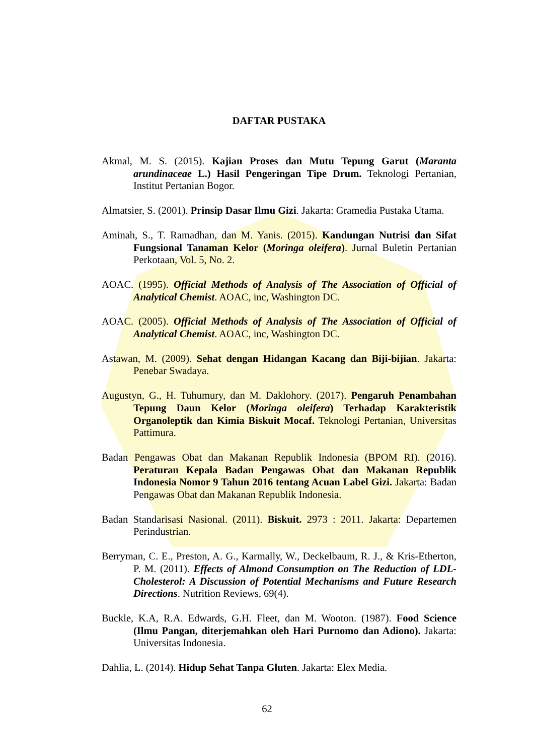DAFTAR PUSTAKA
Akmal, M. S. (2015). Kajian Proses dan Mutu Tepung Garut (Maranta arundinaceae L.) Hasil Pengeringan Tipe Drum. Teknologi Pertanian, Institut Pertanian Bogor.
Almatsier, S. (2001). Prinsip Dasar Ilmu Gizi. Jakarta: Gramedia Pustaka Utama.
Aminah, S., T. Ramadhan, dan M. Yanis. (2015). Kandungan Nutrisi dan Sifat Fungsional Tanaman Kelor (Moringa oleifera). Jurnal Buletin Pertanian Perkotaan, Vol. 5, No. 2.
AOAC. (1995). Official Methods of Analysis of The Association of Official of Analytical Chemist. AOAC, inc, Washington DC.
AOAC. (2005). Official Methods of Analysis of The Association of Official of Analytical Chemist. AOAC, inc, Washington DC.
Astawan, M. (2009). Sehat dengan Hidangan Kacang dan Biji-bijian. Jakarta: Penebar Swadaya.
Augustyn, G., H. Tuhumury, dan M. Daklohory. (2017). Pengaruh Penambahan Tepung Daun Kelor (Moringa oleifera) Terhadap Karakteristik Organoleptik dan Kimia Biskuit Mocaf. Teknologi Pertanian, Universitas Pattimura.
Badan Pengawas Obat dan Makanan Republik Indonesia (BPOM RI). (2016). Peraturan Kepala Badan Pengawas Obat dan Makanan Republik Indonesia Nomor 9 Tahun 2016 tentang Acuan Label Gizi. Jakarta: Badan Pengawas Obat dan Makanan Republik Indonesia.
Badan Standarisasi Nasional. (2011). Biskuit. 2973 : 2011. Jakarta: Departemen Perindustrian.
Berryman, C. E., Preston, A. G., Karmally, W., Deckelbaum, R. J., & Kris-Etherton, P. M. (2011). Effects of Almond Consumption on The Reduction of LDL-Cholesterol: A Discussion of Potential Mechanisms and Future Research Directions. Nutrition Reviews, 69(4).
Buckle, K.A, R.A. Edwards, G.H. Fleet, dan M. Wooton. (1987). Food Science (Ilmu Pangan, diterjemahkan oleh Hari Purnomo dan Adiono). Jakarta: Universitas Indonesia.
Dahlia, L. (2014). Hidup Sehat Tanpa Gluten. Jakarta: Elex Media.
62